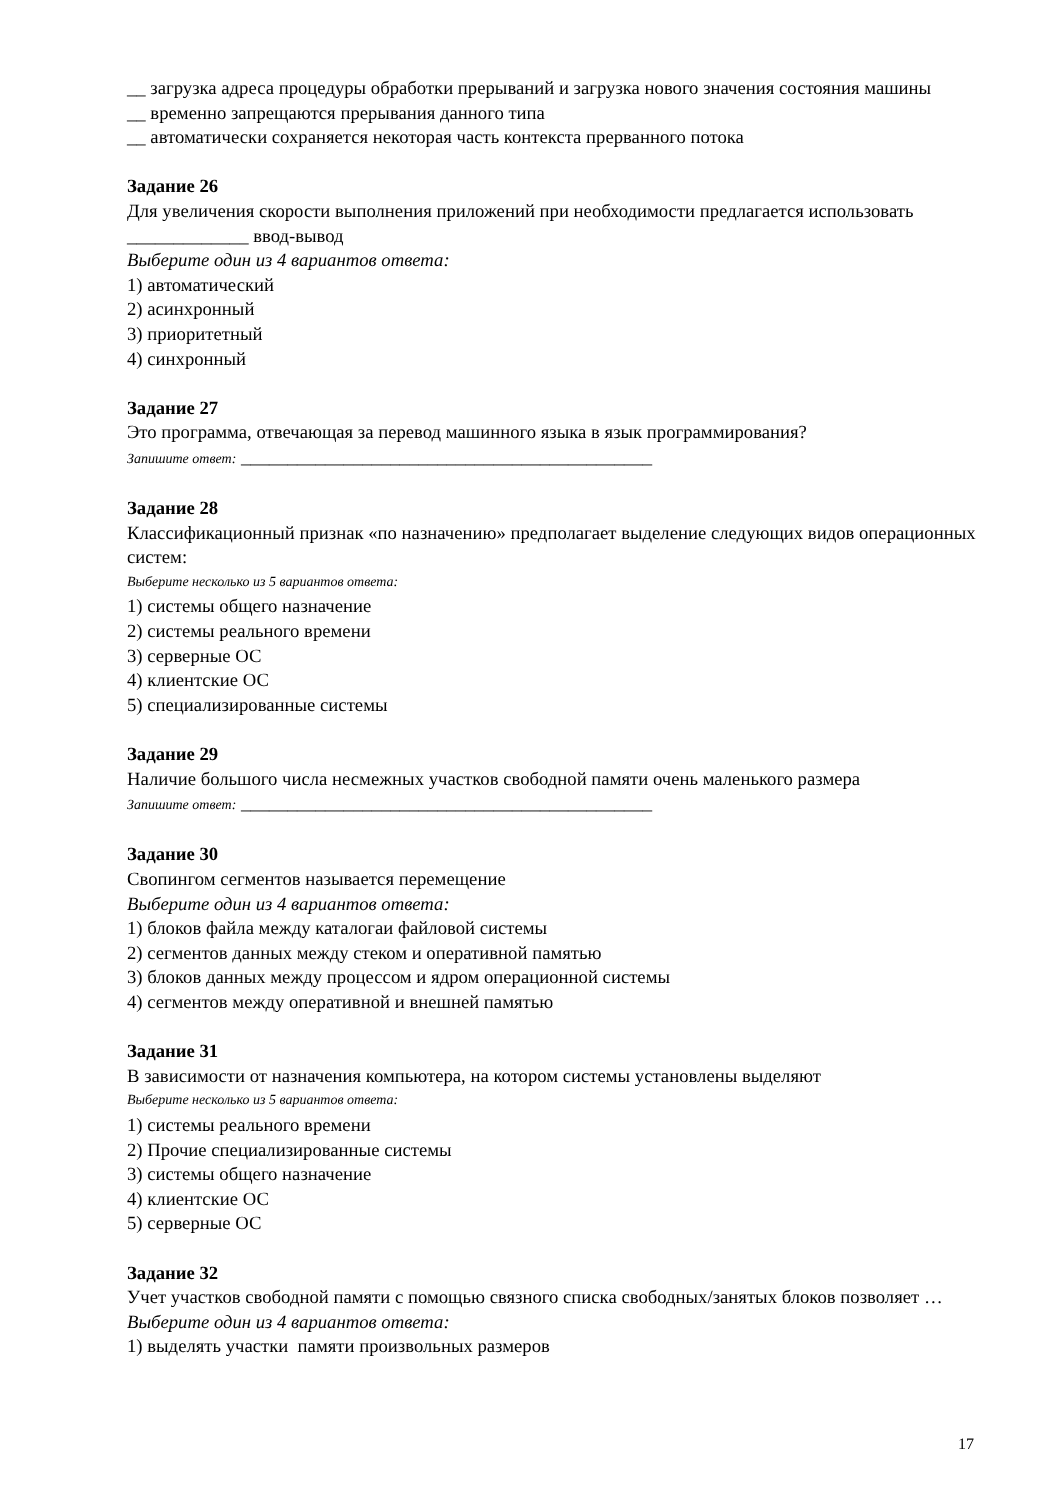__ загрузка адреса процедуры обработки прерываний и загрузка нового значения состояния машины
__ временно запрещаются прерывания данного типа
__ автоматически сохраняется некоторая часть контекста прерванного потока
Задание 26
Для увеличения скорости выполнения приложений при необходимости предлагается использовать _____________ ввод-вывод
Выберите один из 4 вариантов ответа:
1) автоматический
2) асинхронный
3) приоритетный
4) синхронный
Задание 27
Это программа, отвечающая за перевод машинного языка в язык программирования?
Запишите ответ: ____________________________________________
Задание 28
Классификационный признак «по назначению» предполагает выделение следующих видов операционных систем:
Выберите несколько из 5 вариантов ответа:
1) системы общего назначение
2) системы реального времени
3) серверные ОС
4) клиентские ОС
5) специализированные системы
Задание 29
Наличие большого числа несмежных участков свободной памяти очень маленького размера
Запишите ответ: ____________________________________________
Задание 30
Свопингом сегментов называется перемещение
Выберите один из 4 вариантов ответа:
1) блоков файла между каталогаи файловой системы
2) сегментов данных между стеком и оперативной памятью
3) блоков данных между процессом и ядром операционной системы
4) сегментов между оперативной и внешней памятью
Задание 31
В зависимости от назначения компьютера, на котором системы установлены выделяют
Выберите несколько из 5 вариантов ответа:
1) системы реального времени
2) Прочие специализированные системы
3) системы общего назначение
4) клиентские ОС
5) серверные ОС
Задание 32
Учет участков свободной памяти с помощью связного списка свободных/занятых блоков позволяет …
Выберите один из 4 вариантов ответа:
1) выделять участки памяти произвольных размеров
17